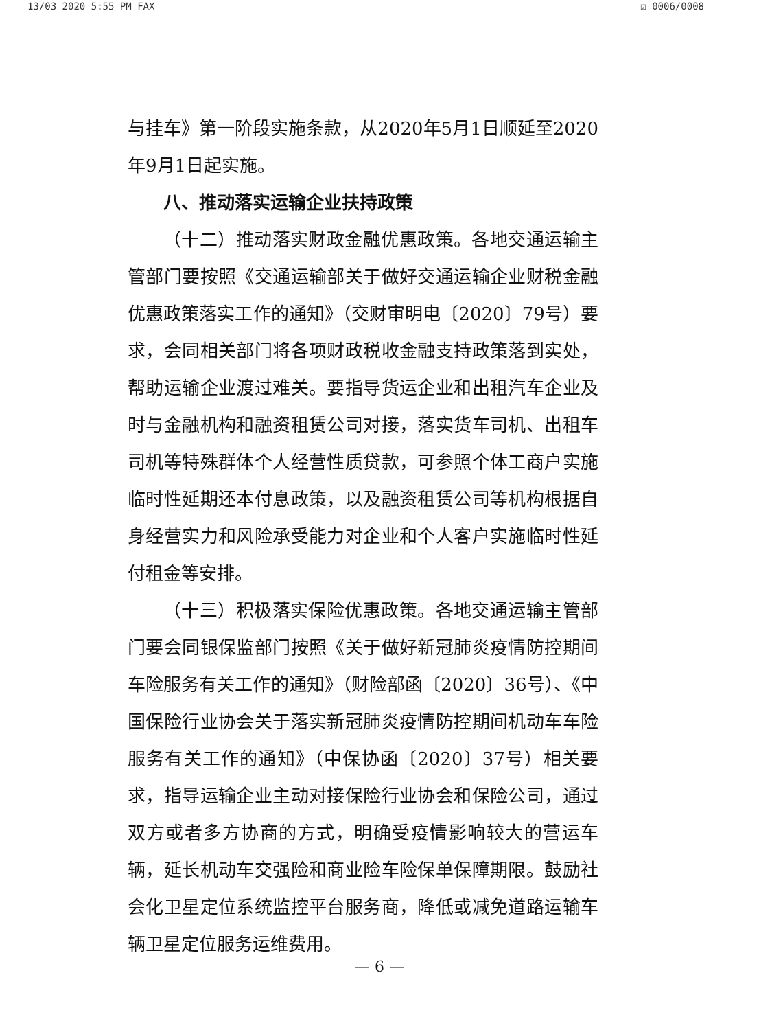13/03 2020 5:55 PM FAX ☑ 0006/0008
与挂车》第一阶段实施条款，从2020年5月1日顺延至2020年9月1日起实施。
八、推动落实运输企业扶持政策
（十二）推动落实财政金融优惠政策。各地交通运输主管部门要按照《交通运输部关于做好交通运输企业财税金融优惠政策落实工作的通知》（交财审明电〔2020〕79号）要求，会同相关部门将各项财政税收金融支持政策落到实处，帮助运输企业渡过难关。要指导货运企业和出租汽车企业及时与金融机构和融资租赁公司对接，落实货车司机、出租车司机等特殊群体个人经营性质贷款，可参照个体工商户实施临时性延期还本付息政策，以及融资租赁公司等机构根据自身经营实力和风险承受能力对企业和个人客户实施临时性延付租金等安排。
（十三）积极落实保险优惠政策。各地交通运输主管部门要会同银保监部门按照《关于做好新冠肺炎疫情防控期间车险服务有关工作的通知》（财险部函〔2020〕36号）、《中国保险行业协会关于落实新冠肺炎疫情防控期间机动车车险服务有关工作的通知》（中保协函〔2020〕37号）相关要求，指导运输企业主动对接保险行业协会和保险公司，通过双方或者多方协商的方式，明确受疫情影响较大的营运车辆，延长机动车交强险和商业险车险保单保障期限。鼓励社会化卫星定位系统监控平台服务商，降低或减免道路运输车辆卫星定位服务运维费用。
— 6 —